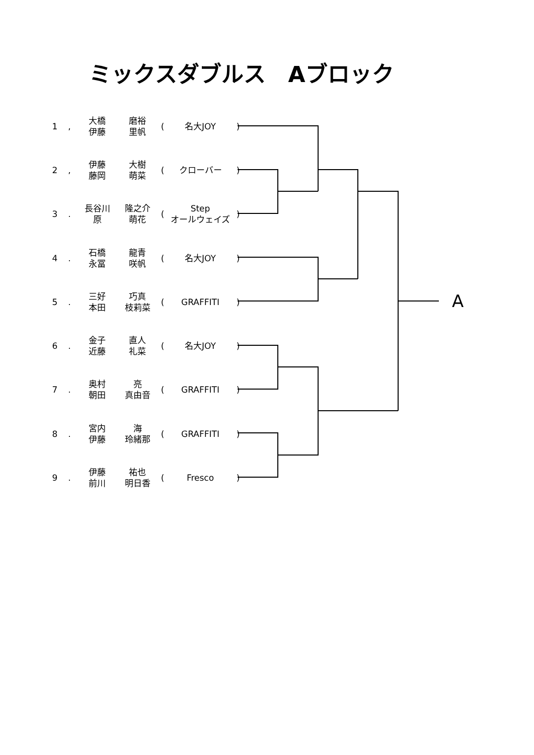ミックスダブルス　Aブロック
| 1 | , | 大橋 伊藤 | 磨裕 里帆 | ( | 名大JOY | ) |
| 2 | , | 伊藤 藤岡 | 大樹 萌菜 | ( | クローバー | ) |
| 3 | . | 長谷川 原 | 隆之介 萌花 | ( | Step オールウェイズ | ) |
| 4 | . | 石橋 永冨 | 龍青 咲帆 | ( | 名大JOY | ) |
| 5 | . | 三好 本田 | 巧真 枝莉菜 | ( | GRAFFITI | ) |
| 6 | . | 金子 近藤 | 直人 礼菜 | ( | 名大JOY | ) |
| 7 | . | 奥村 朝田 | 亮 真由音 | ( | GRAFFITI | ) |
| 8 | . | 宮内 伊藤 | 海 玲緒那 | ( | GRAFFITI | ) |
| 9 | . | 伊藤 前川 | 祐也 明日香 | ( | Fresco | ) |
A